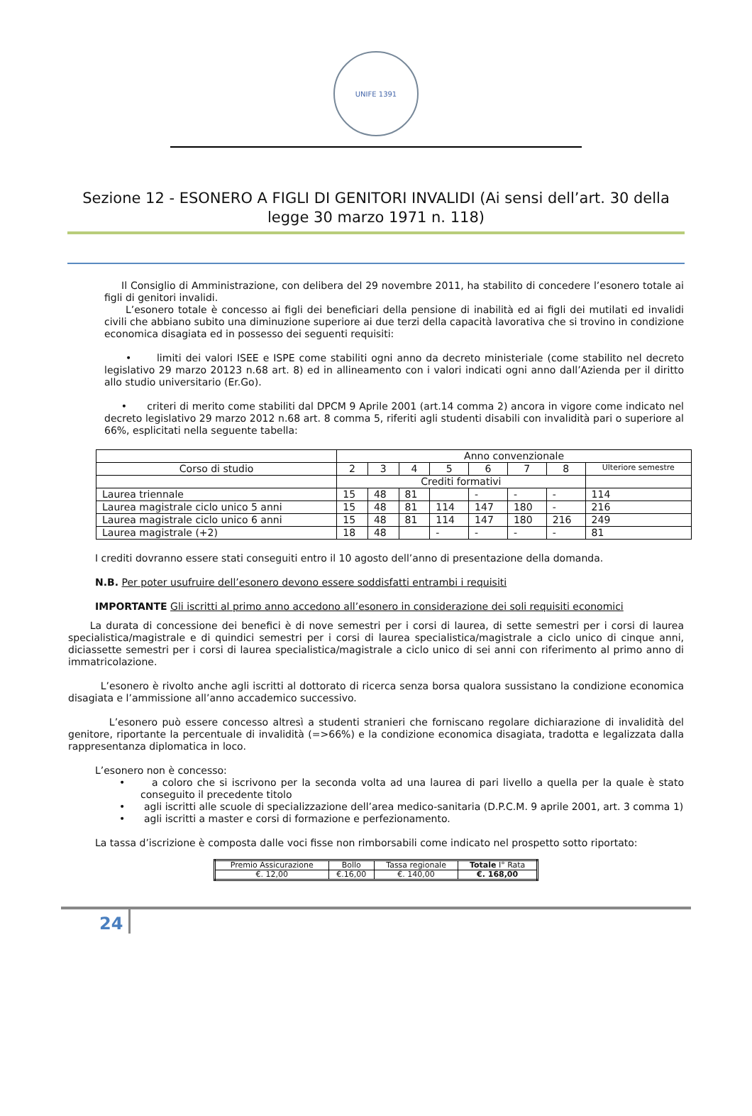UNIFE 1391
Sezione 12 - ESONERO A FIGLI DI GENITORI INVALIDI (Ai sensi dell’art. 30 della legge 30 marzo 1971 n. 118)
Il Consiglio di Amministrazione, con delibera del 29 novembre 2011, ha stabilito di concedere l’esonero totale ai figli di genitori invalidi.
L’esonero totale è concesso ai figli dei beneficiari della pensione di inabilità ed ai figli dei mutilati ed invalidi civili che abbiano subito una diminuzione superiore ai due terzi della capacità lavorativa che si trovino in condizione economica disagiata ed in possesso dei seguenti requisiti:
• limiti dei valori ISEE e ISPE come stabiliti ogni anno da decreto ministeriale (come stabilito nel decreto legislativo 29 marzo 20123 n.68 art. 8) ed in allineamento con i valori indicati ogni anno dall’Azienda per il diritto allo studio universitario (Er.Go).
• criteri di merito come stabiliti dal DPCM 9 Aprile 2001 (art.14 comma 2) ancora in vigore come indicato nel decreto legislativo 29 marzo 2012 n.68 art. 8 comma 5, riferiti agli studenti disabili con invalidità pari o superiore al 66%, esplicitati nella seguente tabella:
| | Anno convenzionale | | | | | | | |
| Corso di studio | 2 | 3 | 4 | 5 | 6 | 7 | 8 | Ulteriore semestre |
| | Crediti formativi | | | | | | | |
| Laurea triennale | 15 | 48 | 81 | | - | - | - | 114 |
| Laurea magistrale ciclo unico 5 anni | 15 | 48 | 81 | 114 | 147 | 180 | - | 216 |
| Laurea magistrale ciclo unico 6 anni | 15 | 48 | 81 | 114 | 147 | 180 | 216 | 249 |
| Laurea magistrale (+2) | 18 | 48 | | - | - | - | - | 81 |
I crediti dovranno essere stati conseguiti entro il 10 agosto dell’anno di presentazione della domanda.
N.B. Per poter usufruire dell’esonero devono essere soddisfatti entrambi i requisiti
IMPORTANTE Gli iscritti al primo anno accedono all’esonero in considerazione dei soli requisiti economici
La durata di concessione dei benefici è di nove semestri per i corsi di laurea, di sette semestri per i corsi di laurea specialistica/magistrale e di quindici semestri per i corsi di laurea specialistica/magistrale a ciclo unico di cinque anni, diciassette semestri per i corsi di laurea specialistica/magistrale a ciclo unico di sei anni con riferimento al primo anno di immatricolazione.
L’esonero è rivolto anche agli iscritti al dottorato di ricerca senza borsa qualora sussistano la condizione economica disagiata e l’ammissione all’anno accademico successivo.
L’esonero può essere concesso altresì a studenti stranieri che forniscano regolare dichiarazione di invalidità del genitore, riportante la percentuale di invalidità (=>66%) e la condizione economica disagiata, tradotta e legalizzata dalla rappresentanza diplomatica in loco.
L’esonero non è concesso:
• a coloro che si iscrivono per la seconda volta ad una laurea di pari livello a quella per la quale è stato conseguito il precedente titolo
• agli iscritti alle scuole di specializzazione dell’area medico-sanitaria (D.P.C.M. 9 aprile 2001, art. 3 comma 1)
• agli iscritti a master e corsi di formazione e perfezionamento.
La tassa d’iscrizione è composta dalle voci fisse non rimborsabili come indicato nel prospetto sotto riportato:
| Premio Assicurazione | Bollo | Tassa regionale | Totale I° Rata |
| €. 12,00 | €.16,00 | €. 140,00 | €. 168,00 |
24